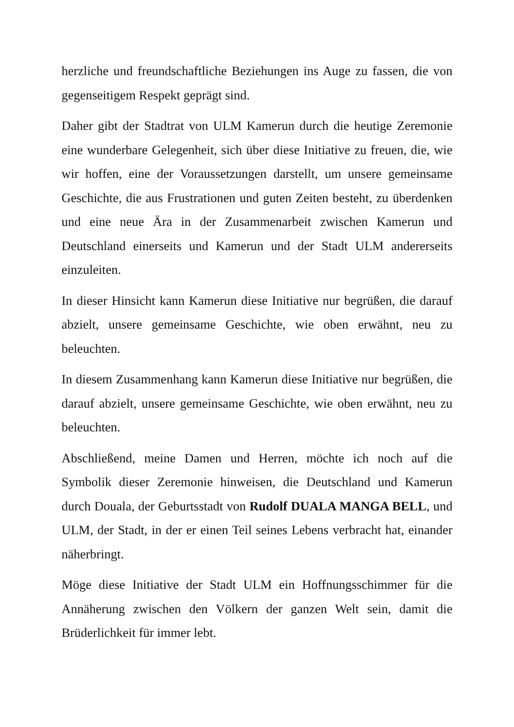herzliche und freundschaftliche Beziehungen ins Auge zu fassen, die von gegenseitigem Respekt geprägt sind.
Daher gibt der Stadtrat von ULM Kamerun durch die heutige Zeremonie eine wunderbare Gelegenheit, sich über diese Initiative zu freuen, die, wie wir hoffen, eine der Voraussetzungen darstellt, um unsere gemeinsame Geschichte, die aus Frustrationen und guten Zeiten besteht, zu überdenken und eine neue Ära in der Zusammenarbeit zwischen Kamerun und Deutschland einerseits und Kamerun und der Stadt ULM andererseits einzuleiten.
In dieser Hinsicht kann Kamerun diese Initiative nur begrüßen, die darauf abzielt, unsere gemeinsame Geschichte, wie oben erwähnt, neu zu beleuchten.
In diesem Zusammenhang kann Kamerun diese Initiative nur begrüßen, die darauf abzielt, unsere gemeinsame Geschichte, wie oben erwähnt, neu zu beleuchten.
Abschließend, meine Damen und Herren, möchte ich noch auf die Symbolik dieser Zeremonie hinweisen, die Deutschland und Kamerun durch Douala, der Geburtsstadt von Rudolf DUALA MANGA BELL, und ULM, der Stadt, in der er einen Teil seines Lebens verbracht hat, einander näherbringt.
Möge diese Initiative der Stadt ULM ein Hoffnungsschimmer für die Annäherung zwischen den Völkern der ganzen Welt sein, damit die Brüderlichkeit für immer lebt.